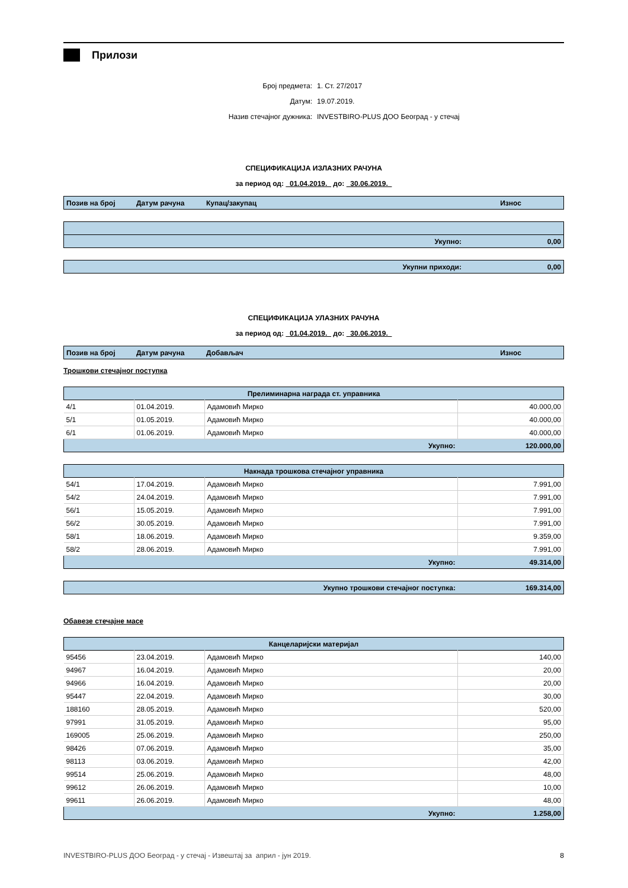Прилози
Број предмета: 1. Ст. 27/2017
Датум: 19.07.2019.
Назив стечајног дужника: INVESTBIRO-PLUS ДОО Београд - у стечај
СПЕЦИФИКАЦИЈА ИЗЛАЗНИХ РАЧУНА
за период од: 01.04.2019. до: 30.06.2019.
| Позив на број | Датум рачуна | Купац/закупац | Износ |
| --- | --- | --- | --- |
| Укупно: | 0,00 |
| Укупни приходи: | 0,00 |
СПЕЦИФИКАЦИЈА УЛАЗНИХ РАЧУНА
за период од: 01.04.2019. до: 30.06.2019.
| Позив на број | Датум рачуна | Добављач | Износ |
| --- | --- | --- | --- |
Трошкови стечајног поступка
| Прелиминарна награда ст. управника | | | |
| 4/1 | 01.04.2019. | Адамовић Мирко | 40.000,00 |
| 5/1 | 01.05.2019. | Адамовић Мирко | 40.000,00 |
| 6/1 | 01.06.2019. | Адамовић Мирко | 40.000,00 |
| Укупно: | | | 120.000,00 |
| Накнада трошкова стечајног управника | | | |
| 54/1 | 17.04.2019. | Адамовић Мирко | 7.991,00 |
| 54/2 | 24.04.2019. | Адамовић Мирко | 7.991,00 |
| 56/1 | 15.05.2019. | Адамовић Мирко | 7.991,00 |
| 56/2 | 30.05.2019. | Адамовић Мирко | 7.991,00 |
| 58/1 | 18.06.2019. | Адамовић Мирко | 9.359,00 |
| 58/2 | 28.06.2019. | Адамовић Мирко | 7.991,00 |
| Укупно: | | | 49.314,00 |
| Укупно трошкови стечајног поступка: | 169.314,00 |
Обавезе стечајне масе
| Канцеларијски материјал | | | |
| 95456 | 23.04.2019. | Адамовић Мирко | 140,00 |
| 94967 | 16.04.2019. | Адамовић Мирко | 20,00 |
| 94966 | 16.04.2019. | Адамовић Мирко | 20,00 |
| 95447 | 22.04.2019. | Адамовић Мирко | 30,00 |
| 188160 | 28.05.2019. | Адамовић Мирко | 520,00 |
| 97991 | 31.05.2019. | Адамовић Мирко | 95,00 |
| 169005 | 25.06.2019. | Адамовић Мирко | 250,00 |
| 98426 | 07.06.2019. | Адамовић Мирко | 35,00 |
| 98113 | 03.06.2019. | Адамовић Мирко | 42,00 |
| 99514 | 25.06.2019. | Адамовић Мирко | 48,00 |
| 99612 | 26.06.2019. | Адамовић Мирко | 10,00 |
| 99611 | 26.06.2019. | Адамовић Мирко | 48,00 |
| Укупно: | | | 1.258,00 |
INVESTBIRO-PLUS ДОО Београд - у стечај - Извештај за април - јун 2019. 8